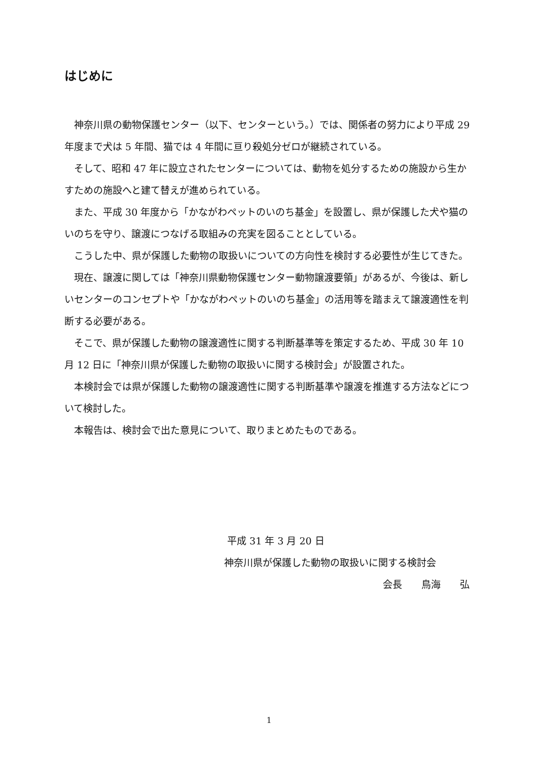はじめに
神奈川県の動物保護センター（以下、センターという。）では、関係者の努力により平成 29 年度まで犬は 5 年間、猫では 4 年間に亘り殺処分ゼロが継続されている。
そして、昭和 47 年に設立されたセンターについては、動物を処分するための施設から生かすための施設へと建て替えが進められている。
また、平成 30 年度から「かながわペットのいのち基金」を設置し、県が保護した犬や猫のいのちを守り、譲渡につなげる取組みの充実を図ることとしている。
こうした中、県が保護した動物の取扱いについての方向性を検討する必要性が生じてきた。
現在、譲渡に関しては「神奈川県動物保護センター動物譲渡要領」があるが、今後は、新しいセンターのコンセプトや「かながわペットのいのち基金」の活用等を踏まえて譲渡適性を判断する必要がある。
そこで、県が保護した動物の譲渡適性に関する判断基準等を策定するため、平成 30 年 10 月 12 日に「神奈川県が保護した動物の取扱いに関する検討会」が設置された。
本検討会では県が保護した動物の譲渡適性に関する判断基準や譲渡を推進する方法などについて検討した。
本報告は、検討会で出た意見について、取りまとめたものである。
平成 31 年 3 月 20 日
神奈川県が保護した動物の取扱いに関する検討会
会長　　鳥海　　弘
1